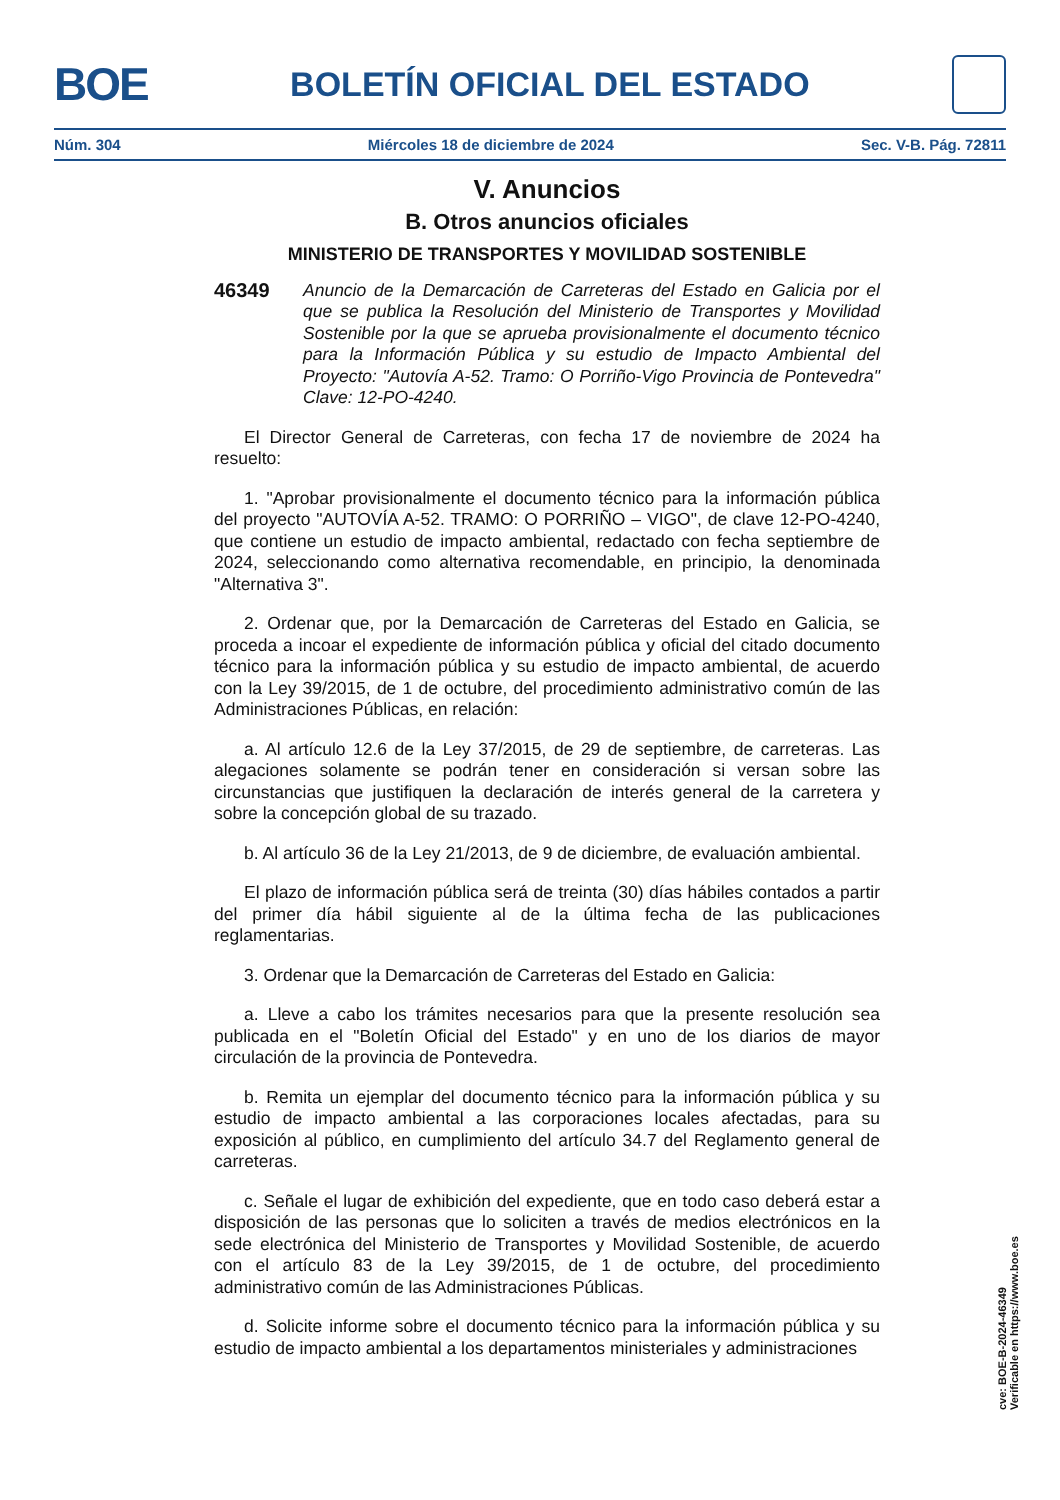BOE
BOLETÍN OFICIAL DEL ESTADO
Núm. 304 Miércoles 18 de diciembre de 2024 Sec. V-B. Pág. 72811
V. Anuncios
B. Otros anuncios oficiales
MINISTERIO DE TRANSPORTES Y MOVILIDAD SOSTENIBLE
46349 Anuncio de la Demarcación de Carreteras del Estado en Galicia por el que se publica la Resolución del Ministerio de Transportes y Movilidad Sostenible por la que se aprueba provisionalmente el documento técnico para la Información Pública y su estudio de Impacto Ambiental del Proyecto: "Autovía A-52. Tramo: O Porriño-Vigo Provincia de Pontevedra" Clave: 12-PO-4240.
El Director General de Carreteras, con fecha 17 de noviembre de 2024 ha resuelto:
1. "Aprobar provisionalmente el documento técnico para la información pública del proyecto "AUTOVÍA A-52. TRAMO: O PORRIÑO – VIGO", de clave 12-PO-4240, que contiene un estudio de impacto ambiental, redactado con fecha septiembre de 2024, seleccionando como alternativa recomendable, en principio, la denominada "Alternativa 3".
2. Ordenar que, por la Demarcación de Carreteras del Estado en Galicia, se proceda a incoar el expediente de información pública y oficial del citado documento técnico para la información pública y su estudio de impacto ambiental, de acuerdo con la Ley 39/2015, de 1 de octubre, del procedimiento administrativo común de las Administraciones Públicas, en relación:
a. Al artículo 12.6 de la Ley 37/2015, de 29 de septiembre, de carreteras. Las alegaciones solamente se podrán tener en consideración si versan sobre las circunstancias que justifiquen la declaración de interés general de la carretera y sobre la concepción global de su trazado.
b. Al artículo 36 de la Ley 21/2013, de 9 de diciembre, de evaluación ambiental.
El plazo de información pública será de treinta (30) días hábiles contados a partir del primer día hábil siguiente al de la última fecha de las publicaciones reglamentarias.
3. Ordenar que la Demarcación de Carreteras del Estado en Galicia:
a. Lleve a cabo los trámites necesarios para que la presente resolución sea publicada en el "Boletín Oficial del Estado" y en uno de los diarios de mayor circulación de la provincia de Pontevedra.
b. Remita un ejemplar del documento técnico para la información pública y su estudio de impacto ambiental a las corporaciones locales afectadas, para su exposición al público, en cumplimiento del artículo 34.7 del Reglamento general de carreteras.
c. Señale el lugar de exhibición del expediente, que en todo caso deberá estar a disposición de las personas que lo soliciten a través de medios electrónicos en la sede electrónica del Ministerio de Transportes y Movilidad Sostenible, de acuerdo con el artículo 83 de la Ley 39/2015, de 1 de octubre, del procedimiento administrativo común de las Administraciones Públicas.
d. Solicite informe sobre el documento técnico para la información pública y su estudio de impacto ambiental a los departamentos ministeriales y administraciones
cve: BOE-B-2024-46349
Verificable en https://www.boe.es